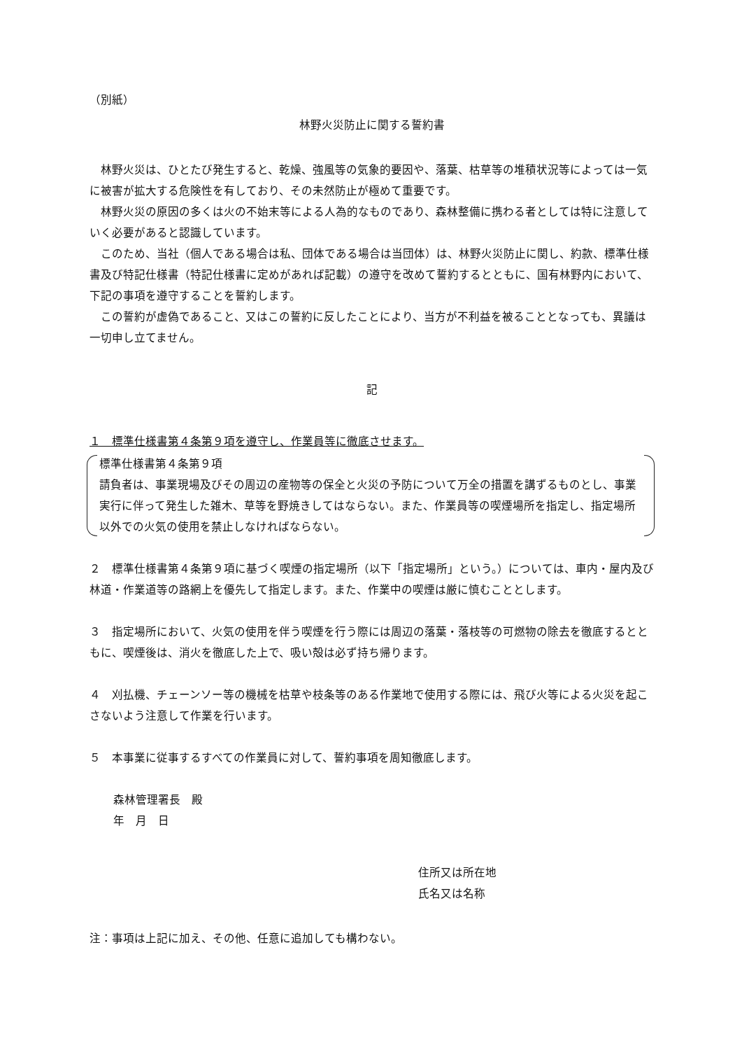（別紙）
林野火災防止に関する誓約書
林野火災は、ひとたび発生すると、乾燥、強風等の気象的要因や、落葉、枯草等の堆積状況等によっては一気に被害が拡大する危険性を有しており、その未然防止が極めて重要です。
林野火災の原因の多くは火の不始末等による人為的なものであり、森林整備に携わる者としては特に注意していく必要があると認識しています。
このため、当社（個人である場合は私、団体である場合は当団体）は、林野火災防止に関し、約款、標準仕様書及び特記仕様書（特記仕様書に定めがあれば記載）の遵守を改めて誓約するとともに、国有林野内において、下記の事項を遵守することを誓約します。
この誓約が虚偽であること、又はこの誓約に反したことにより、当方が不利益を被ることとなっても、異議は一切申し立てません。
記
１　標準仕様書第４条第９項を遵守し、作業員等に徹底させます。
標準仕様書第４条第９項
請負者は、事業現場及びその周辺の産物等の保全と火災の予防について万全の措置を講ずるものとし、事業実行に伴って発生した雑木、草等を野焼きしてはならない。また、作業員等の喫煙場所を指定し、指定場所以外での火気の使用を禁止しなければならない。
２　標準仕様書第４条第９項に基づく喫煙の指定場所（以下「指定場所」という。）については、車内・屋内及び林道・作業道等の路網上を優先して指定します。また、作業中の喫煙は厳に慎むこととします。
３　指定場所において、火気の使用を伴う喫煙を行う際には周辺の落葉・落枝等の可燃物の除去を徹底するとともに、喫煙後は、消火を徹底した上で、吸い殻は必ず持ち帰ります。
４　刈払機、チェーンソー等の機械を枯草や枝条等のある作業地で使用する際には、飛び火等による火災を起こさないよう注意して作業を行います。
５　本事業に従事するすべての作業員に対して、誓約事項を周知徹底します。
森林管理署長　殿
年　月　日
住所又は所在地
氏名又は名称
注：事項は上記に加え、その他、任意に追加しても構わない。